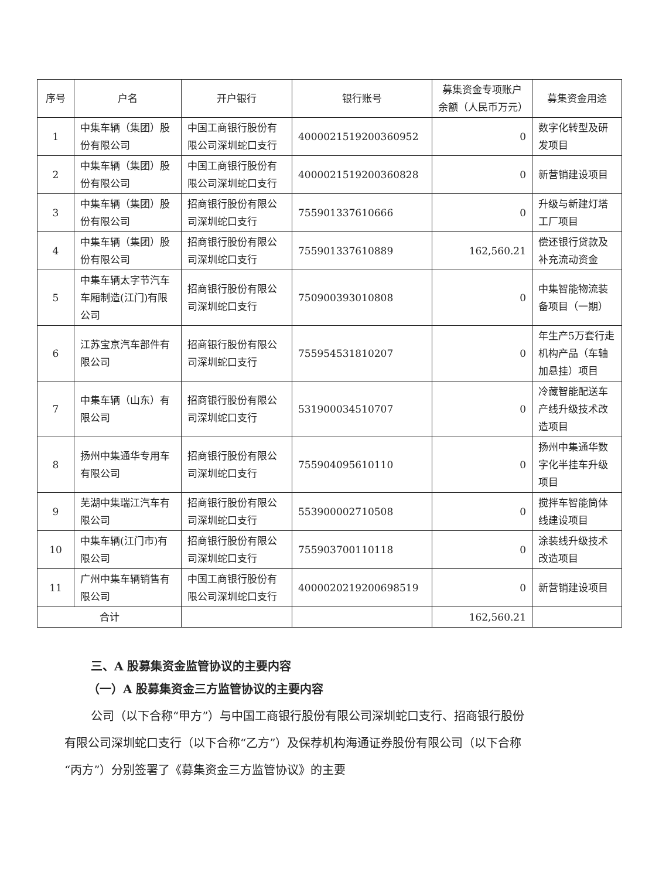| 序号 | 户名 | 开户银行 | 银行账号 | 募集资金专项账户余额（人民币万元） | 募集资金用途 |
| --- | --- | --- | --- | --- | --- |
| 1 | 中集车辆（集团）股份有限公司 | 中国工商银行股份有限公司深圳蛇口支行 | 4000021519200360952 | 0 | 数字化转型及研发项目 |
| 2 | 中集车辆（集团）股份有限公司 | 中国工商银行股份有限公司深圳蛇口支行 | 4000021519200360828 | 0 | 新营销建设项目 |
| 3 | 中集车辆（集团）股份有限公司 | 招商银行股份有限公司深圳蛇口支行 | 755901337610666 | 0 | 升级与新建灯塔工厂项目 |
| 4 | 中集车辆（集团）股份有限公司 | 招商银行股份有限公司深圳蛇口支行 | 755901337610889 | 162,560.21 | 偿还银行贷款及补充流动资金 |
| 5 | 中集车辆太字节汽车车厢制造(江门)有限公司 | 招商银行股份有限公司深圳蛇口支行 | 750900393010808 | 0 | 中集智能物流装备项目（一期） |
| 6 | 江苏宝京汽车部件有限公司 | 招商银行股份有限公司深圳蛇口支行 | 755954531810207 | 0 | 年生产5万套行走机构产品（车轴加悬挂）项目 |
| 7 | 中集车辆（山东）有限公司 | 招商银行股份有限公司深圳蛇口支行 | 531900034510707 | 0 | 冷藏智能配送车产线升级技术改造项目 |
| 8 | 扬州中集通华专用车有限公司 | 招商银行股份有限公司深圳蛇口支行 | 755904095610110 | 0 | 扬州中集通华数字化半挂车升级项目 |
| 9 | 芜湖中集瑞江汽车有限公司 | 招商银行股份有限公司深圳蛇口支行 | 553900002710508 | 0 | 搅拌车智能筒体线建设项目 |
| 10 | 中集车辆(江门市)有限公司 | 招商银行股份有限公司深圳蛇口支行 | 755903700110118 | 0 | 涂装线升级技术改造项目 |
| 11 | 广州中集车辆销售有限公司 | 中国工商银行股份有限公司深圳蛇口支行 | 4000020219200698519 | 0 | 新营销建设项目 |
| 合计 | | | | 162,560.21 | |
三、A 股募集资金监管协议的主要内容
（一）A 股募集资金三方监管协议的主要内容
公司（以下合称“甲方”）与中国工商银行股份有限公司深圳蛇口支行、招商银行股份有限公司深圳蛇口支行（以下合称“乙方”）及保荐机构海通证券股份有限公司（以下合称“丙方”）分别签署了《募集资金三方监管协议》的主要